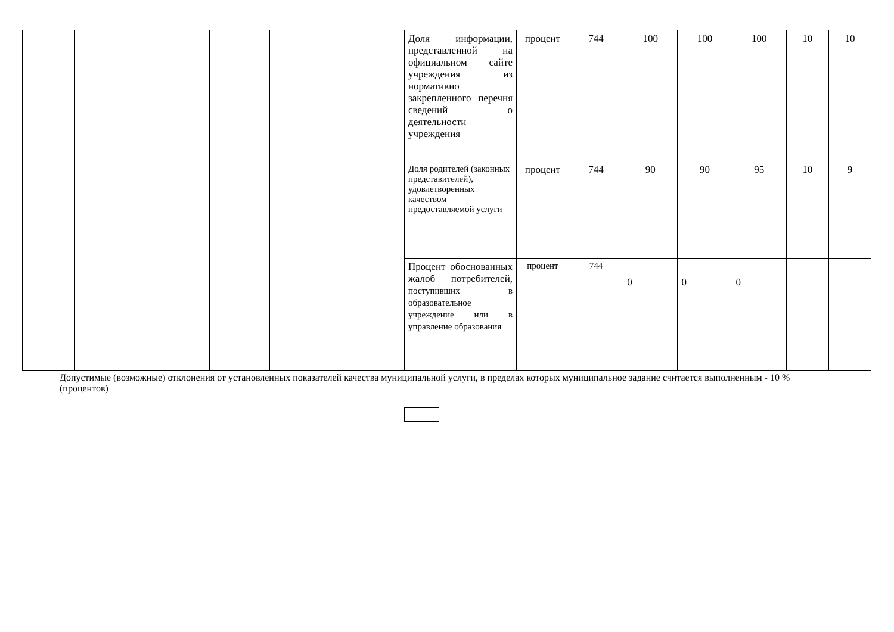| | | | | | | Доля информации, представленной на официальном сайте учреждения из нормативно закрепленного перечня сведений о деятельности учреждения | процент | 744 | 100 | 100 | 100 | 10 | 10 |
| | | | | | | Доля родителей (законных представителей), удовлетворенных качеством предоставляемой услуги | процент | 744 | 90 | 90 | 95 | 10 | 9 |
| | | | | | | Процент обоснованных жалоб потребителей, поступивших в образовательное учреждение или в управление образования | процент | 744 | 0 | 0 | 0 | | |
Допустимые (возможные) отклонения от установленных показателей качества муниципальной услуги, в пределах которых муниципальное задание считается выполненным - 10 % (процентов)